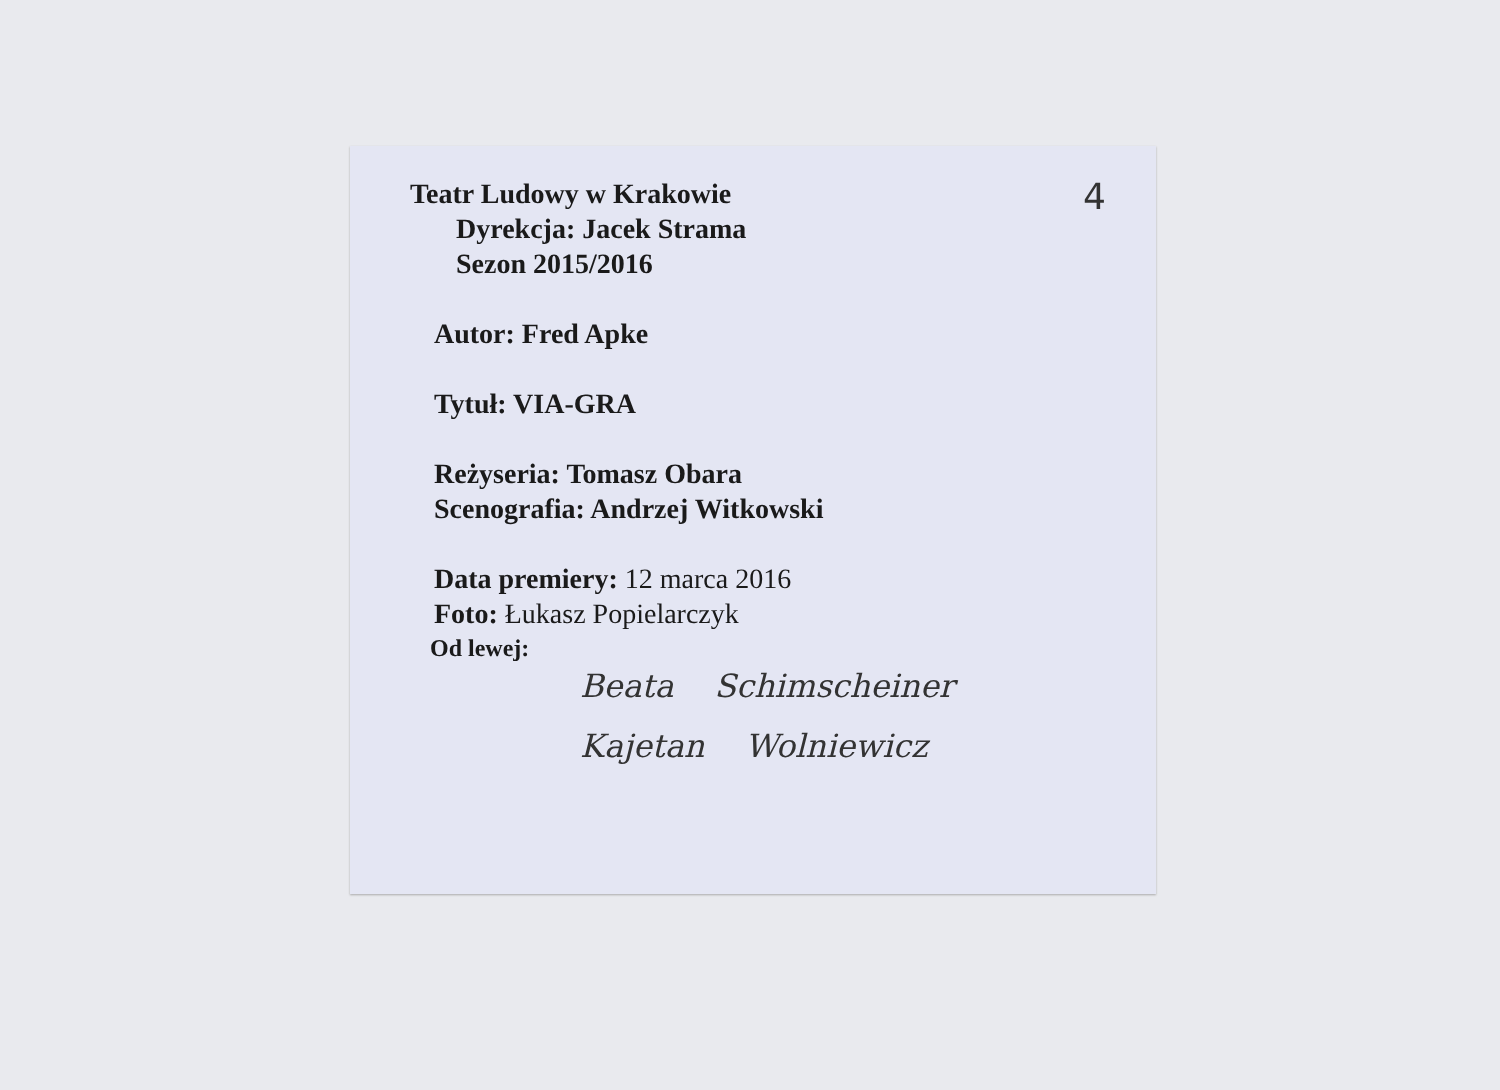4
Teatr Ludowy w Krakowie
Dyrekcja: Jacek Strama
Sezon 2015/2016
Autor: Fred Apke
Tytuł: VIA-GRA
Reżyseria: Tomasz Obara
Scenografia: Andrzej Witkowski
Data premiery: 12 marca 2016
Foto: Łukasz Popielarczyk
Od lewej:
Beata Schimscheiner
Kajetan Wolniewicz